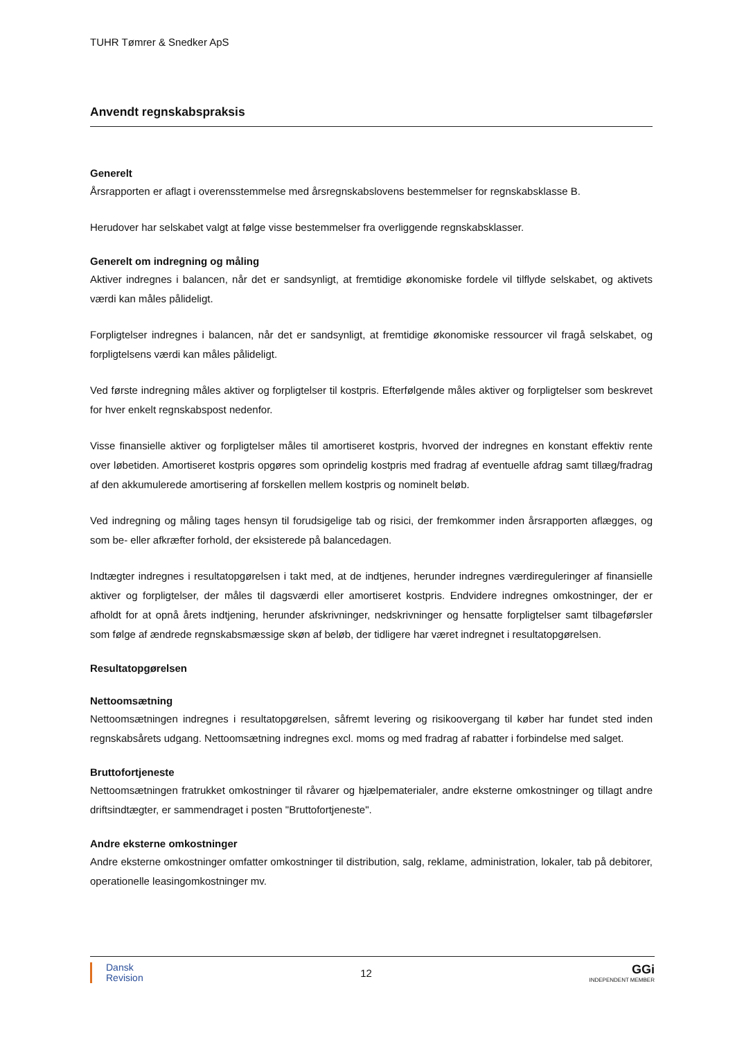TUHR Tømrer & Snedker ApS
Anvendt regnskabspraksis
Generelt
Årsrapporten er aflagt i overensstemmelse med årsregnskabslovens bestemmelser for regnskabsklasse B.
Herudover har selskabet valgt at følge visse bestemmelser fra overliggende regnskabsklasser.
Generelt om indregning og måling
Aktiver indregnes i balancen, når det er sandsynligt, at fremtidige økonomiske fordele vil tilflyde selskabet, og aktivets værdi kan måles pålideligt.
Forpligtelser indregnes i balancen, når det er sandsynligt, at fremtidige økonomiske ressourcer vil fragå selskabet, og forpligtelsens værdi kan måles pålideligt.
Ved første indregning måles aktiver og forpligtelser til kostpris. Efterfølgende måles aktiver og forpligtelser som beskrevet for hver enkelt regnskabspost nedenfor.
Visse finansielle aktiver og forpligtelser måles til amortiseret kostpris, hvorved der indregnes en konstant effektiv rente over løbetiden. Amortiseret kostpris opgøres som oprindelig kostpris med fradrag af eventuelle afdrag samt tillæg/fradrag af den akkumulerede amortisering af forskellen mellem kostpris og nominelt beløb.
Ved indregning og måling tages hensyn til forudsigelige tab og risici, der fremkommer inden årsrapporten aflægges, og som be- eller afkræfter forhold, der eksisterede på balancedagen.
Indtægter indregnes i resultatopgørelsen i takt med, at de indtjenes, herunder indregnes værdireguleringer af finansielle aktiver og forpligtelser, der måles til dagsværdi eller amortiseret kostpris. Endvidere indregnes omkostninger, der er afholdt for at opnå årets indtjening, herunder afskrivninger, nedskrivninger og hensatte forpligtelser samt tilbageførsler som følge af ændrede regnskabsmæssige skøn af beløb, der tidligere har været indregnet i resultatopgørelsen.
Resultatopgørelsen
Nettoomsætning
Nettoomsætningen indregnes i resultatopgørelsen, såfremt levering og risikoovergang til køber har fundet sted inden regnskabsårets udgang. Nettoomsætning indregnes excl. moms og med fradrag af rabatter i forbindelse med salget.
Bruttofortjeneste
Nettoomsætningen fratrukket omkostninger til råvarer og hjælpematerialer, andre eksterne omkostninger og tillagt andre driftsindtægter, er sammendraget i posten "Bruttofortjeneste".
Andre eksterne omkostninger
Andre eksterne omkostninger omfatter omkostninger til distribution, salg, reklame, administration, lokaler, tab på debitorer, operationelle leasingomkostninger mv.
Dansk
Revision
12
GGi
INDEPENDENT MEMBER